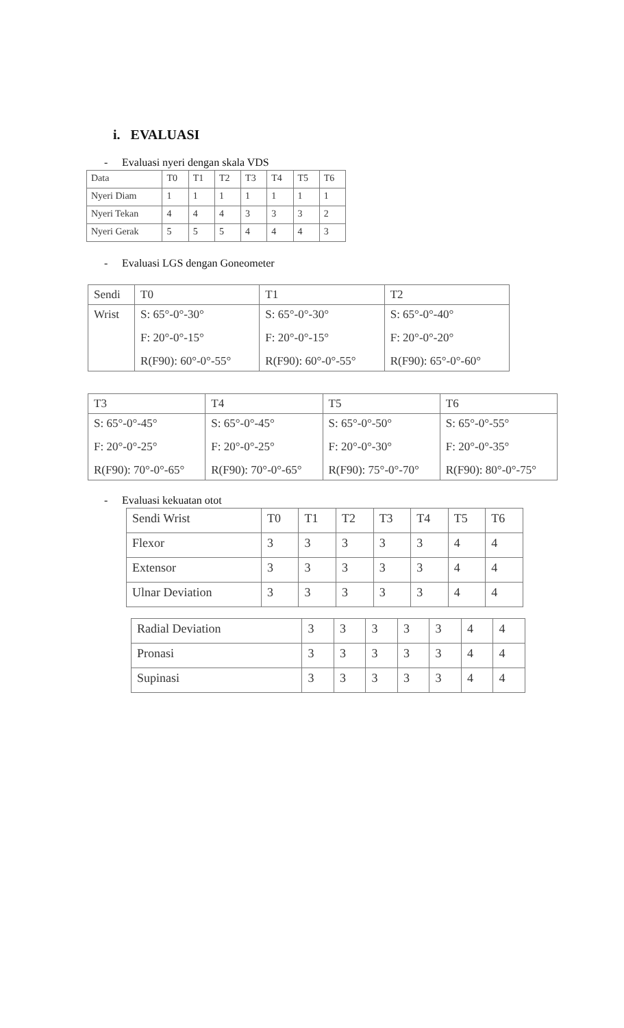i. EVALUASI
- Evaluasi nyeri dengan skala VDS
| Data | T0 | T1 | T2 | T3 | T4 | T5 | T6 |
| Nyeri Diam | 1 | 1 | 1 | 1 | 1 | 1 | 1 |
| Nyeri Tekan | 4 | 4 | 4 | 3 | 3 | 3 | 2 |
| Nyeri Gerak | 5 | 5 | 5 | 4 | 4 | 4 | 3 |
- Evaluasi LGS dengan Goneometer
| Sendi | T0 | T1 | T2 |
| Wrist | S: 65°-0°-30° F: 20°-0°-15° R(F90): 60°-0°-55° | S: 65°-0°-30° F: 20°-0°-15° R(F90): 60°-0°-55° | S: 65°-0°-40° F: 20°-0°-20° R(F90): 65°-0°-60° |
| T3 | T4 | T5 | T6 |
| S: 65°-0°-45° F: 20°-0°-25° R(F90): 70°-0°-65° | S: 65°-0°-45° F: 20°-0°-25° R(F90): 70°-0°-65° | S: 65°-0°-50° F: 20°-0°-30° R(F90): 75°-0°-70° | S: 65°-0°-55° F: 20°-0°-35° R(F90): 80°-0°-75° |
- Evaluasi kekuatan otot
| Sendi Wrist | T0 | T1 | T2 | T3 | T4 | T5 | T6 |
| Flexor | 3 | 3 | 3 | 3 | 3 | 4 | 4 |
| Extensor | 3 | 3 | 3 | 3 | 3 | 4 | 4 |
| Ulnar Deviation | 3 | 3 | 3 | 3 | 3 | 4 | 4 |
| Radial Deviation | 3 | 3 | 3 | 3 | 3 | 4 | 4 |
| Pronasi | 3 | 3 | 3 | 3 | 3 | 4 | 4 |
| Supinasi | 3 | 3 | 3 | 3 | 3 | 4 | 4 |